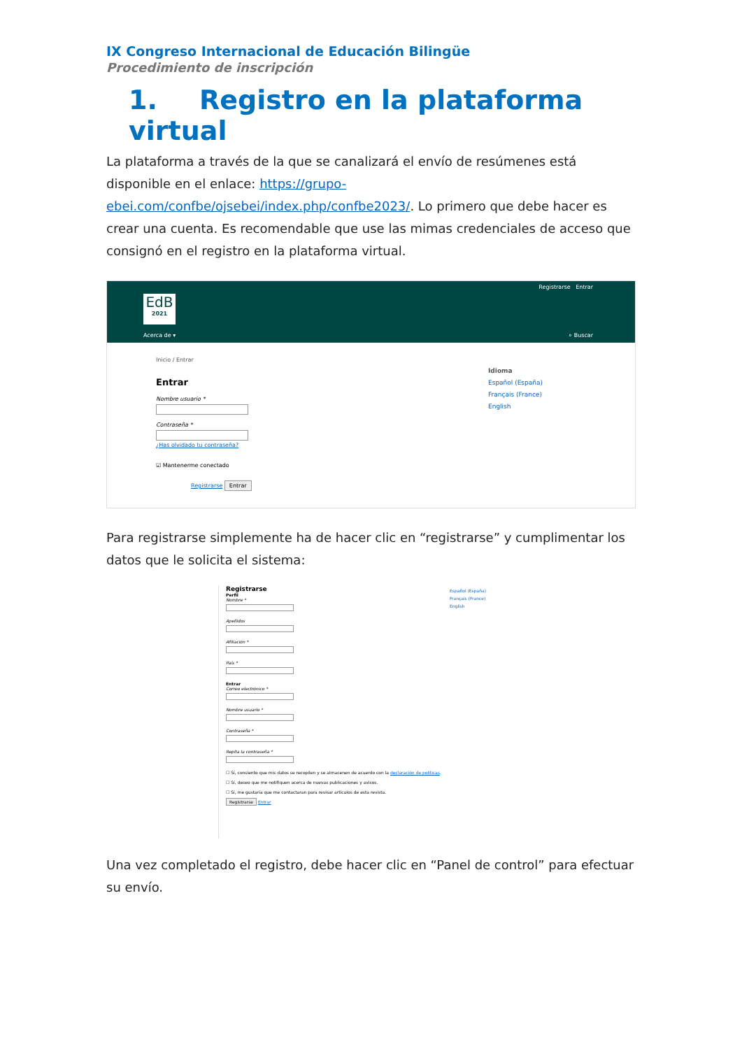IX Congreso Internacional de Educación Bilingüe
Procedimiento de inscripción
1. Registro en la plataforma virtual
La plataforma a través de la que se canalizará el envío de resúmenes está disponible en el enlace: https://grupo-ebei.com/confbe/ojsebei/index.php/confbe2023/. Lo primero que debe hacer es crear una cuenta. Es recomendable que use las mimas credenciales de acceso que consignó en el registro en la plataforma virtual.
Registrarse Entrar
EdB
2021
Acerca de ▾ ⌕ Buscar
Inicio / Entrar
Entrar
Nombre usuario * Contraseña * ¿Has olvidado tu contraseña?
☑ Mantenerme conectado
Registrarse Entrar
Idioma
Español (España)
Français (France)
English
Para registrarse simplemente ha de hacer clic en “registrarse” y cumplimentar los datos que le solicita el sistema:
Registrarse
Perfil
Nombre * Apellidos Afiliación * País * Entrar
Correo electrónico * Nombre usuario * Contraseña * Repita la contraseña *
☐ Sí, consiento que mis datos se recopilen y se almacenen de acuerdo con la declaración de políticas.
☐ Sí, deseo que me notifiquen acerca de nuevas publicaciones y avisos.
☐ Sí, me gustaría que me contactaran para revisar artículos de esta revista.
Registrarse Entrar
Español (España)
Français (France)
English
Una vez completado el registro, debe hacer clic en “Panel de control” para efectuar su envío.